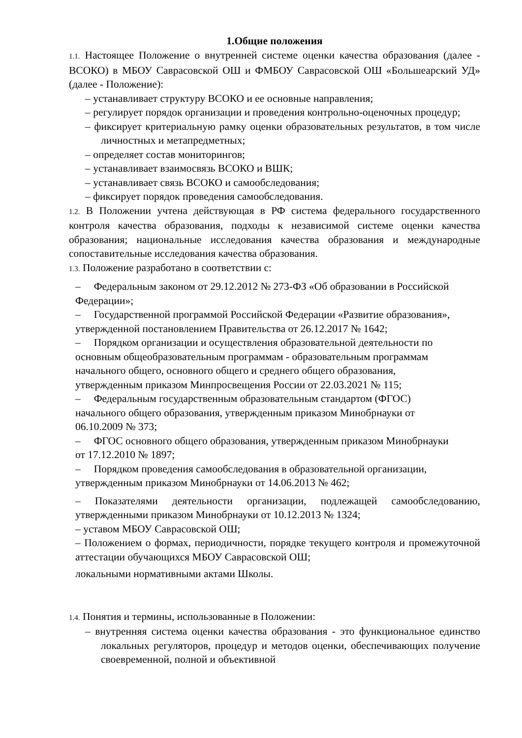1.Общие положения
1.1. Настоящее Положение о внутренней системе оценки качества образования (далее - ВСОКО) в МБОУ Саврасовской ОШ и ФМБОУ Саврасовской ОШ «Большеарский УД» (далее - Положение):
– устанавливает структуру ВСОКО и ее основные направления;
– регулирует порядок организации и проведения контрольно-оценочных процедур;
– фиксирует критериальную рамку оценки образовательных результатов, в том числе личностных и метапредметных;
– определяет состав мониторингов;
– устанавливает взаимосвязь ВСОКО и ВШК;
– устанавливает связь ВСОКО и самообследования;
– фиксирует порядок проведения самообследования.
1.2. В Положении учтена действующая в РФ система федерального государственного контроля качества образования, подходы к независимой системе оценки качества образования; национальные исследования качества образования и международные сопоставительные исследования качества образования.
1.3. Положение разработано в соответствии с:
– Федеральным законом от 29.12.2012 № 273-ФЗ «Об образовании в Российской Федерации»;
– Государственной программой Российской Федерации «Развитие образования», утвержденной постановлением Правительства от 26.12.2017 № 1642;
– Порядком организации и осуществления образовательной деятельности по основным общеобразовательным программам - образовательным программам начального общего, основного общего и среднего общего образования, утвержденным приказом Минпросвещения России от 22.03.2021 № 115;
– Федеральным государственным образовательным стандартом (ФГОС) начального общего образования, утвержденным приказом Минобрнауки от 06.10.2009 № 373;
– ФГОС основного общего образования, утвержденным приказом Минобрнауки от 17.12.2010 № 1897;
– Порядком проведения самообследования в образовательной организации, утвержденным приказом Минобрнауки от 14.06.2013 № 462;
– Показателями деятельности организации, подлежащей самообследованию, утвержденными приказом Минобрнауки от 10.12.2013 № 1324;
– уставом МБОУ Саврасовской ОШ;
– Положением о формах, периодичности, порядке текущего контроля и промежуточной аттестации обучающихся МБОУ Саврасовской ОШ;
локальными нормативными актами Школы.
1.4. Понятия и термины, использованные в Положении:
– внутренняя система оценки качества образования - это функциональное единство локальных регуляторов, процедур и методов оценки, обеспечивающих получение своевременной, полной и объективной